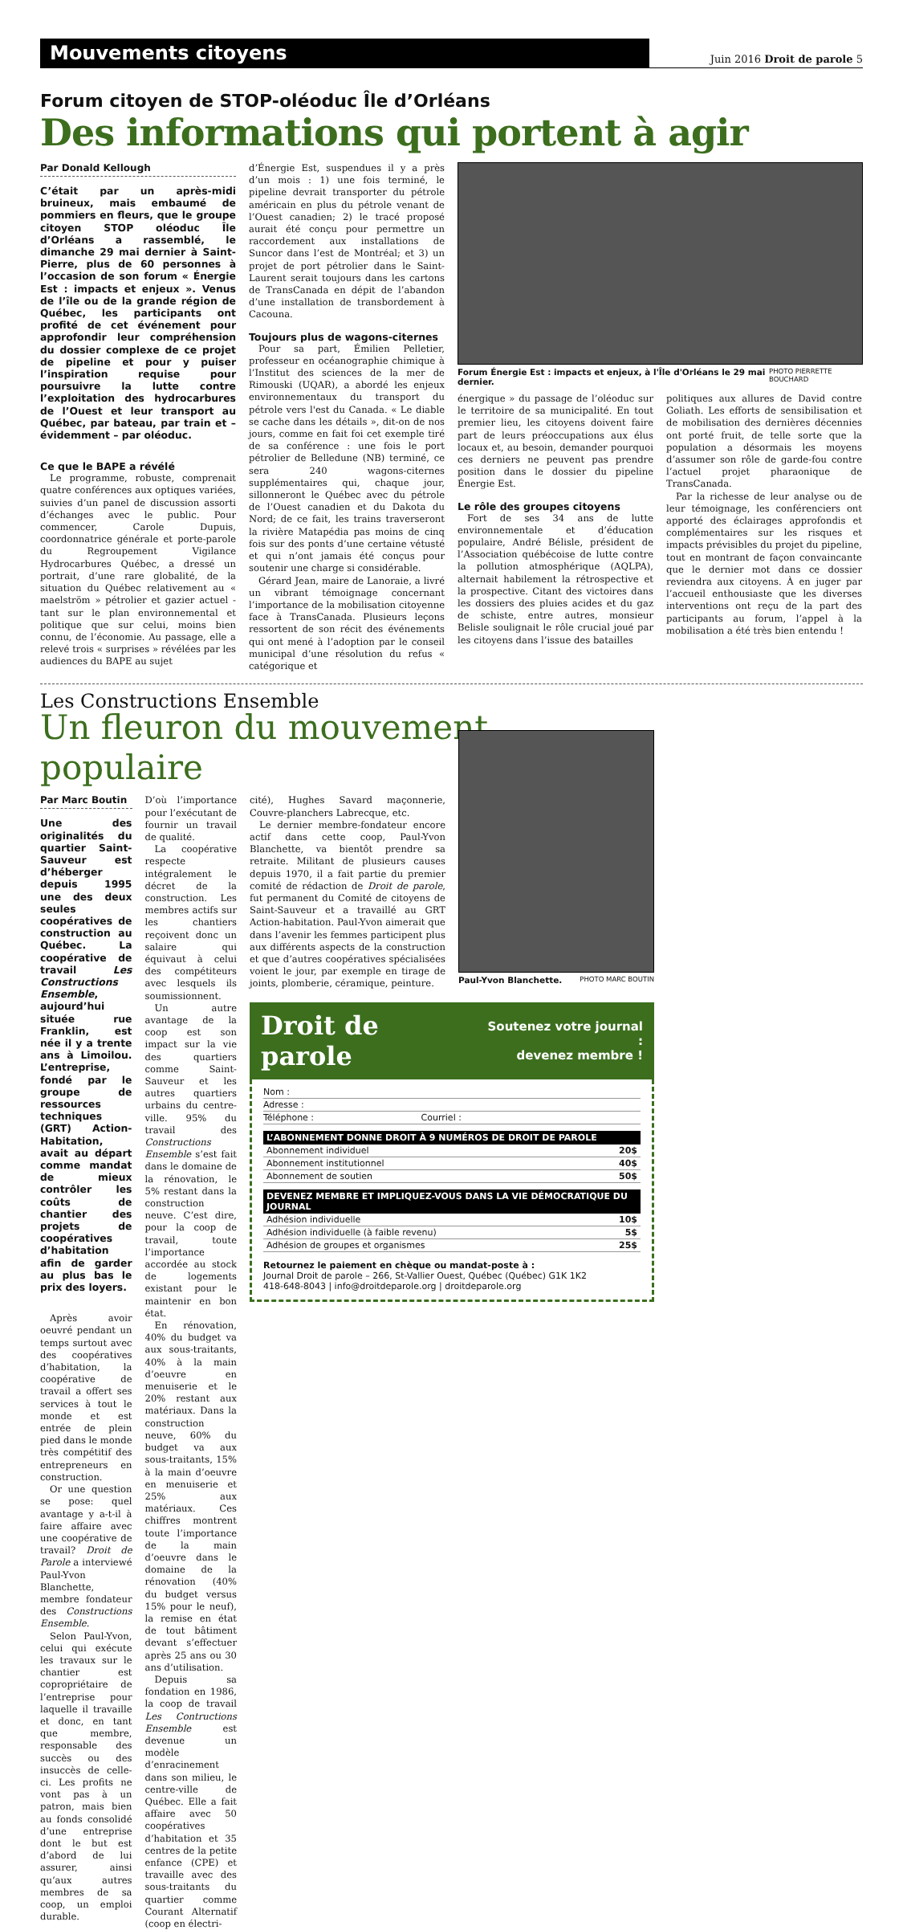Mouvements citoyens
Juin 2016 Droit de parole 5
Forum citoyen de STOP-oléoduc Île d’Orléans
Des informations qui portent à agir
Par Donald Kellough
C’était par un après-midi bruineux, mais embaumé de pommiers en fleurs, que le groupe citoyen STOP oléoduc Île d’Orléans a rassemblé, le dimanche 29 mai dernier à Saint-Pierre, plus de 60 personnes à l’occasion de son forum « Énergie Est : impacts et enjeux ». Venus de l’île ou de la grande région de Québec, les participants ont profité de cet événement pour approfondir leur compréhension du dossier complexe de ce projet de pipeline et pour y puiser l’inspiration requise pour poursuivre la lutte contre l’exploitation des hydrocarbures de l’Ouest et leur transport au Québec, par bateau, par train et – évidemment – par oléoduc.
Ce que le BAPE a révélé
Le programme, robuste, comprenait quatre conférences aux optiques variées, suivies d’un panel de discussion assorti d’échanges avec le public. Pour commencer, Carole Dupuis, coordonnatrice générale et porte-parole du Regroupement Vigilance Hydrocarbures Québec, a dressé un portrait, d’une rare globalité, de la situation du Québec relativement au « maelström » pétrolier et gazier actuel - tant sur le plan environnemental et politique que sur celui, moins bien connu, de l’économie. Au passage, elle a relevé trois « surprises » révélées par les audiences du BAPE au sujet
d’Énergie Est, suspendues il y a près d’un mois : 1) une fois terminé, le pipeline devrait transporter du pétrole américain en plus du pétrole venant de l’Ouest canadien; 2) le tracé proposé aurait été conçu pour permettre un raccordement aux installations de Suncor dans l’est de Montréal; et 3) un projet de port pétrolier dans le Saint-Laurent serait toujours dans les cartons de TransCanada en dépit de l’abandon d’une installation de transbordement à Cacouna.
Toujours plus de wagons-citernes
Pour sa part, Émilien Pelletier, professeur en océanographie chimique à l’Institut des sciences de la mer de Rimouski (UQAR), a abordé les enjeux environnementaux du transport du pétrole vers l'est du Canada. « Le diable se cache dans les détails », dit-on de nos jours, comme en fait foi cet exemple tiré de sa conférence : une fois le port pétrolier de Belledune (NB) terminé, ce sera 240 wagons-citernes supplémentaires qui, chaque jour, sillonneront le Québec avec du pétrole de l’Ouest canadien et du Dakota du Nord; de ce fait, les trains traverseront la rivière Matapédia pas moins de cinq fois sur des ponts d’une certaine vétusté et qui n’ont jamais été conçus pour soutenir une charge si considérable.
Gérard Jean, maire de Lanoraie, a livré un vibrant témoignage concernant l’importance de la mobilisation citoyenne face à TransCanada. Plusieurs leçons ressortent de son récit des événements qui ont mené à l’adoption par le conseil municipal d’une résolution du refus « catégorique et
Forum Énergie Est : impacts et enjeux, à l'Île d'Orléans le 29 mai dernier. PHOTO PIERRETTE BOUCHARD
énergique » du passage de l’oléoduc sur le territoire de sa municipalité. En tout premier lieu, les citoyens doivent faire part de leurs préoccupations aux élus locaux et, au besoin, demander pourquoi ces derniers ne peuvent pas prendre position dans le dossier du pipeline Énergie Est.
Le rôle des groupes citoyens
Fort de ses 34 ans de lutte environnementale et d’éducation populaire, André Bélisle, président de l’Association québécoise de lutte contre la pollution atmosphérique (AQLPA), alternait habilement la rétrospective et la prospective. Citant des victoires dans les dossiers des pluies acides et du gaz de schiste, entre autres, monsieur Belisle soulignait le rôle crucial joué par les citoyens dans l’issue des batailles
politiques aux allures de David contre Goliath. Les efforts de sensibilisation et de mobilisation des dernières décennies ont porté fruit, de telle sorte que la population a désormais les moyens d’assumer son rôle de garde-fou contre l’actuel projet pharaonique de TransCanada.
Par la richesse de leur analyse ou de leur témoignage, les conférenciers ont apporté des éclairages approfondis et complémentaires sur les risques et impacts prévisibles du projet du pipeline, tout en montrant de façon convaincante que le dernier mot dans ce dossier reviendra aux citoyens. À en juger par l’accueil enthousiaste que les diverses interventions ont reçu de la part des participants au forum, l’appel à la mobilisation a été très bien entendu !
Les Constructions Ensemble
Un fleuron du mouvement populaire
Par Marc Boutin
Une des originalités du quartier Saint-Sauveur est d’héberger depuis 1995 une des deux seules coopératives de construction au Québec. La coopérative de travail Les Constructions Ensemble, aujourd’hui située rue Franklin, est née il y a trente ans à Limoilou. L’entreprise, fondé par le groupe de ressources techniques (GRT) Action-Habitation, avait au départ comme mandat de mieux contrôler les coûts de chantier des projets de coopératives d’habitation afin de garder au plus bas le prix des loyers.
Après avoir oeuvré pendant un temps surtout avec des coopératives d’habitation, la coopérative de travail a offert ses services à tout le monde et est entrée de plein pied dans le monde très compétitif des entrepreneurs en construction.
Or une question se pose: quel avantage y a-t-il à faire affaire avec une coopérative de travail? Droit de Parole a interviewé Paul-Yvon Blanchette, membre fondateur des Constructions Ensemble.
Selon Paul-Yvon, celui qui exécute les travaux sur le chantier est copropriétaire de l’entreprise pour laquelle il travaille et donc, en tant que membre, responsable des succès ou des insuccès de celle-ci. Les profits ne vont pas à un patron, mais bien au fonds consolidé d’une entreprise dont le but est d’abord de lui assurer, ainsi qu’aux autres membres de sa coop, un emploi durable.
D’où l’importance pour l’exécutant de fournir un travail de qualité.
La coopérative respecte intégralement le décret de la construction. Les membres actifs sur les chantiers reçoivent donc un salaire qui équivaut à celui des compétiteurs avec lesquels ils soumissionnent.
Un autre avantage de la coop est son impact sur la vie des quartiers comme Saint-Sauveur et les autres quartiers urbains du centre-ville. 95% du travail des Constructions Ensemble s’est fait dans le domaine de la rénovation, le 5% restant dans la construction neuve. C’est dire, pour la coop de travail, toute l’importance accordée au stock de logements existant pour le maintenir en bon état.
En rénovation, 40% du budget va aux sous-traitants, 40% à la main d’oeuvre en menuiserie et le 20% restant aux matériaux. Dans la construction neuve, 60% du budget va aux sous-traitants, 15% à la main d’oeuvre en menuiserie et 25% aux matériaux. Ces chiffres montrent toute l’importance de la main d’oeuvre dans le domaine de la rénovation (40% du budget versus 15% pour le neuf), la remise en état de tout bâtiment devant s’effectuer après 25 ans ou 30 ans d’utilisation.
Depuis sa fondation en 1986, la coop de travail Les Contructions Ensemble est devenue un modèle d’enracinement dans son milieu, le centre-ville de Québec. Elle a fait affaire avec 50 coopératives d’habitation et 35 centres de la petite enfance (CPE) et travaille avec des sous-traitants du quartier comme Courant Alternatif (coop en électri-
cité), Hughes Savard maçonnerie, Couvre-planchers Labrecque, etc.
Le dernier membre-fondateur encore actif dans cette coop, Paul-Yvon Blanchette, va bientôt prendre sa retraite. Militant de plusieurs causes depuis 1970, il a fait partie du premier comité de rédaction de Droit de parole, fut permanent du Comité de citoyens de Saint-Sauveur et a travaillé au GRT Action-habitation. Paul-Yvon aimerait que dans l’avenir les femmes participent plus aux différents aspects de la construction et que d’autres coopératives spécialisées voient le jour, par exemple en tirage de joints, plomberie, céramique, peinture.
Paul-Yvon Blanchette. PHOTO MARC BOUTIN
Droit de parole Soutenez votre journal :
devenez membre !
Nom :
Adresse :
Téléphone : Courriel :
| L’ABONNEMENT DONNE DROIT À 9 NUMÉROS DE DROIT DE PAROLE | |
| --- | --- |
| Abonnement individuel | 20$ |
| Abonnement institutionnel | 40$ |
| Abonnement de soutien | 50$ |
| DEVENEZ MEMBRE ET IMPLIQUEZ-VOUS DANS LA VIE DÉMOCRATIQUE DU JOURNAL | |
| --- | --- |
| Adhésion individuelle | 10$ |
| Adhésion individuelle (à faible revenu) | 5$ |
| Adhésion de groupes et organismes | 25$ |
Retournez le paiement en chèque ou mandat-poste à :
Journal Droit de parole – 266, St-Vallier Ouest, Québec (Québec) G1K 1K2
418-648-8043 | info@droitdeparole.org | droitdeparole.org